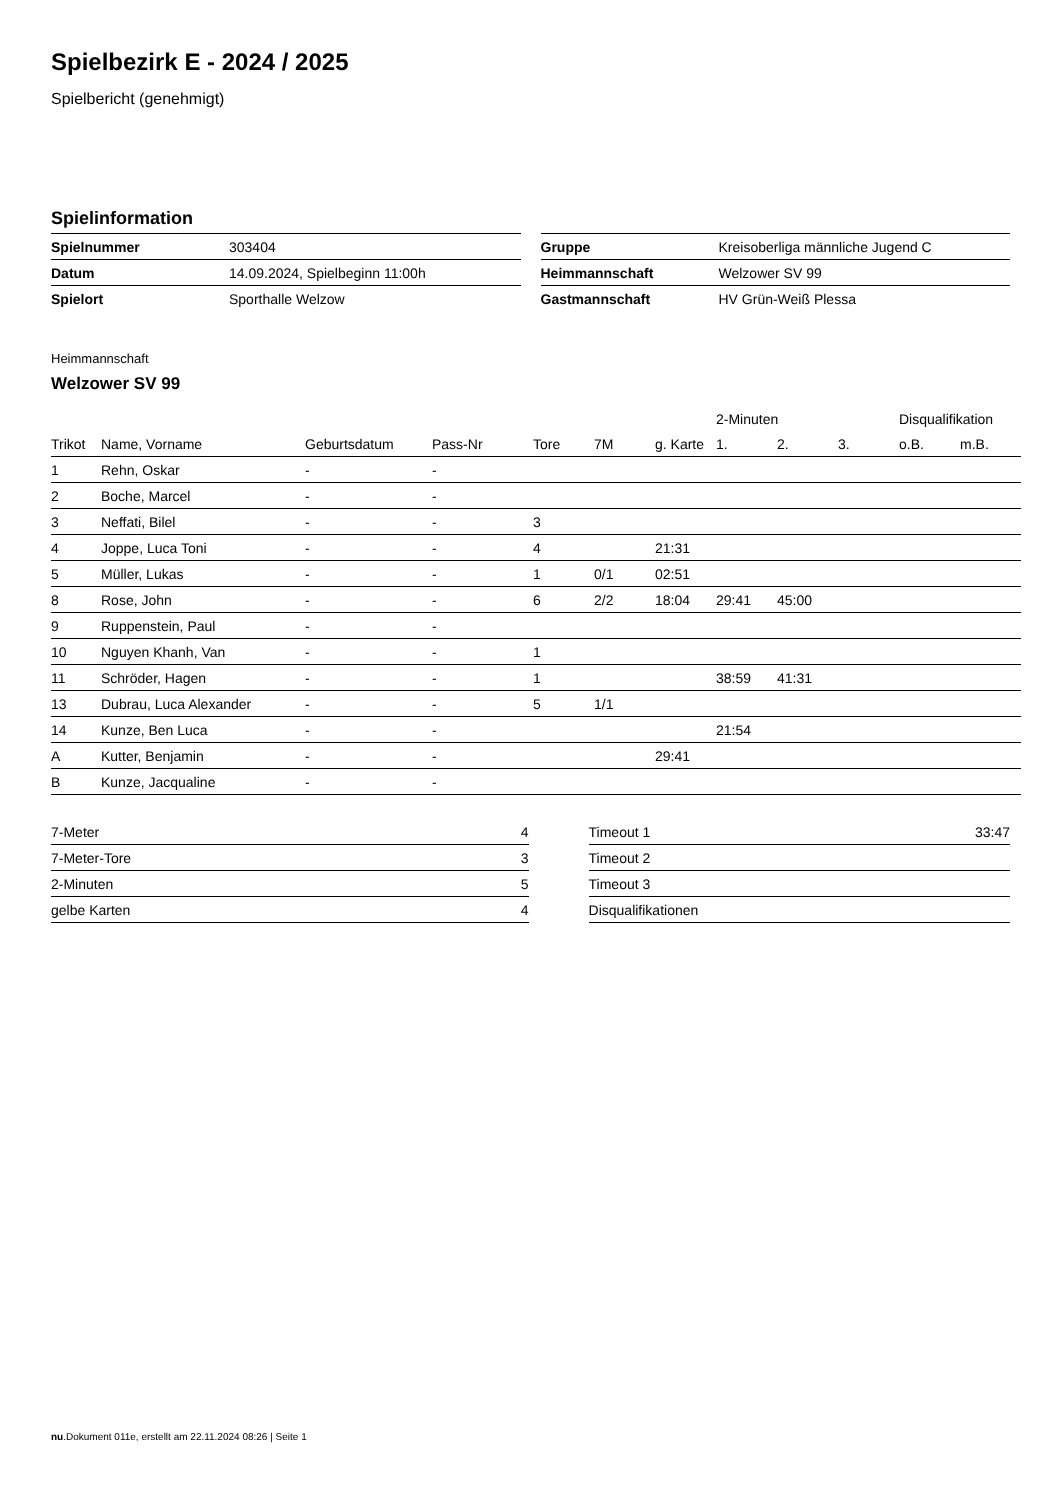Spielbezirk E - 2024 / 2025
Spielbericht (genehmigt)
Spielinformation
| Spielnummer | 303404 |
| Datum | 14.09.2024, Spielbeginn 11:00h |
| Spielort | Sporthalle Welzow |
| Gruppe | Kreisoberliga männliche Jugend C |
| Heimmannschaft | Welzower SV 99 |
| Gastmannschaft | HV Grün-Weiß Plessa |
Heimmannschaft
Welzower SV 99
| | | | | | | | 2-Minuten | | | Disqualifikation | |
| --- | --- | --- | --- | --- | --- | --- | --- | --- | --- | --- | --- |
| Trikot | Name, Vorname | Geburtsdatum | Pass-Nr | Tore | 7M | g. Karte | 1. | 2. | 3. | o.B. | m.B. |
| 1 | Rehn, Oskar | - | - | | | | | | | | |
| 2 | Boche, Marcel | - | - | | | | | | | | |
| 3 | Neffati, Bilel | - | - | 3 | | | | | | | |
| 4 | Joppe, Luca Toni | - | - | 4 | | 21:31 | | | | | |
| 5 | Müller, Lukas | - | - | 1 | 0/1 | 02:51 | | | | | |
| 8 | Rose, John | - | - | 6 | 2/2 | 18:04 | 29:41 | 45:00 | | | |
| 9 | Ruppenstein, Paul | - | - | | | | | | | | |
| 10 | Nguyen Khanh, Van | - | - | 1 | | | | | | | |
| 11 | Schröder, Hagen | - | - | 1 | | | 38:59 | 41:31 | | | |
| 13 | Dubrau, Luca Alexander | - | - | 5 | 1/1 | | | | | | |
| 14 | Kunze, Ben Luca | - | - | | | | 21:54 | | | | |
| A | Kutter, Benjamin | - | - | | | 29:41 | | | | | |
| B | Kunze, Jacqualine | - | - | | | | | | | | |
| 7-Meter | 4 |
| 7-Meter-Tore | 3 |
| 2-Minuten | 5 |
| gelbe Karten | 4 |
| Timeout 1 | 33:47 |
| Timeout 2 | |
| Timeout 3 | |
| Disqualifikationen | |
nu.Dokument 011e, erstellt am 22.11.2024 08:26 | Seite 1